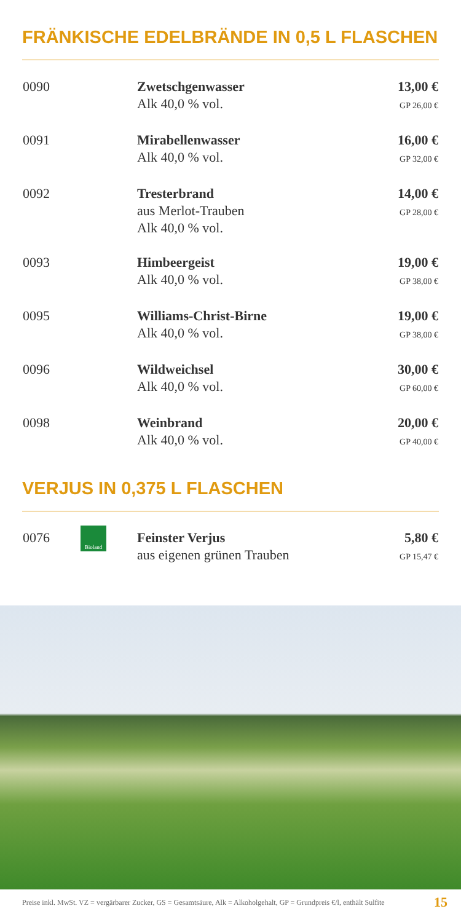FRÄNKISCHE EDELBRÄNDE IN 0,5 L FLASCHEN
| 0090 | | Zwetschgenwasser Alk 40,0 % vol. | 13,00 € GP 26,00 € |
| 0091 | | Mirabellenwasser Alk 40,0 % vol. | 16,00 € GP 32,00 € |
| 0092 | | Tresterbrand aus Merlot-Trauben Alk 40,0 % vol. | 14,00 € GP 28,00 € |
| 0093 | | Himbeergeist Alk 40,0 % vol. | 19,00 € GP 38,00 € |
| 0095 | | Williams-Christ-Birne Alk 40,0 % vol. | 19,00 € GP 38,00 € |
| 0096 | | Wildweichsel Alk 40,0 % vol. | 30,00 € GP 60,00 € |
| 0098 | | Weinbrand Alk 40,0 % vol. | 20,00 € GP 40,00 € |
VERJUS IN 0,375 L FLASCHEN
| 0076 | Bioland | Feinster Verjus aus eigenen grünen Trauben | 5,80 € GP 15,47 € |
Preise inkl. MwSt. VZ = vergärbarer Zucker, GS = Gesamtsäure, Alk = Alkoholgehalt, GP = Grundpreis €/l, enthält Sulfite 15